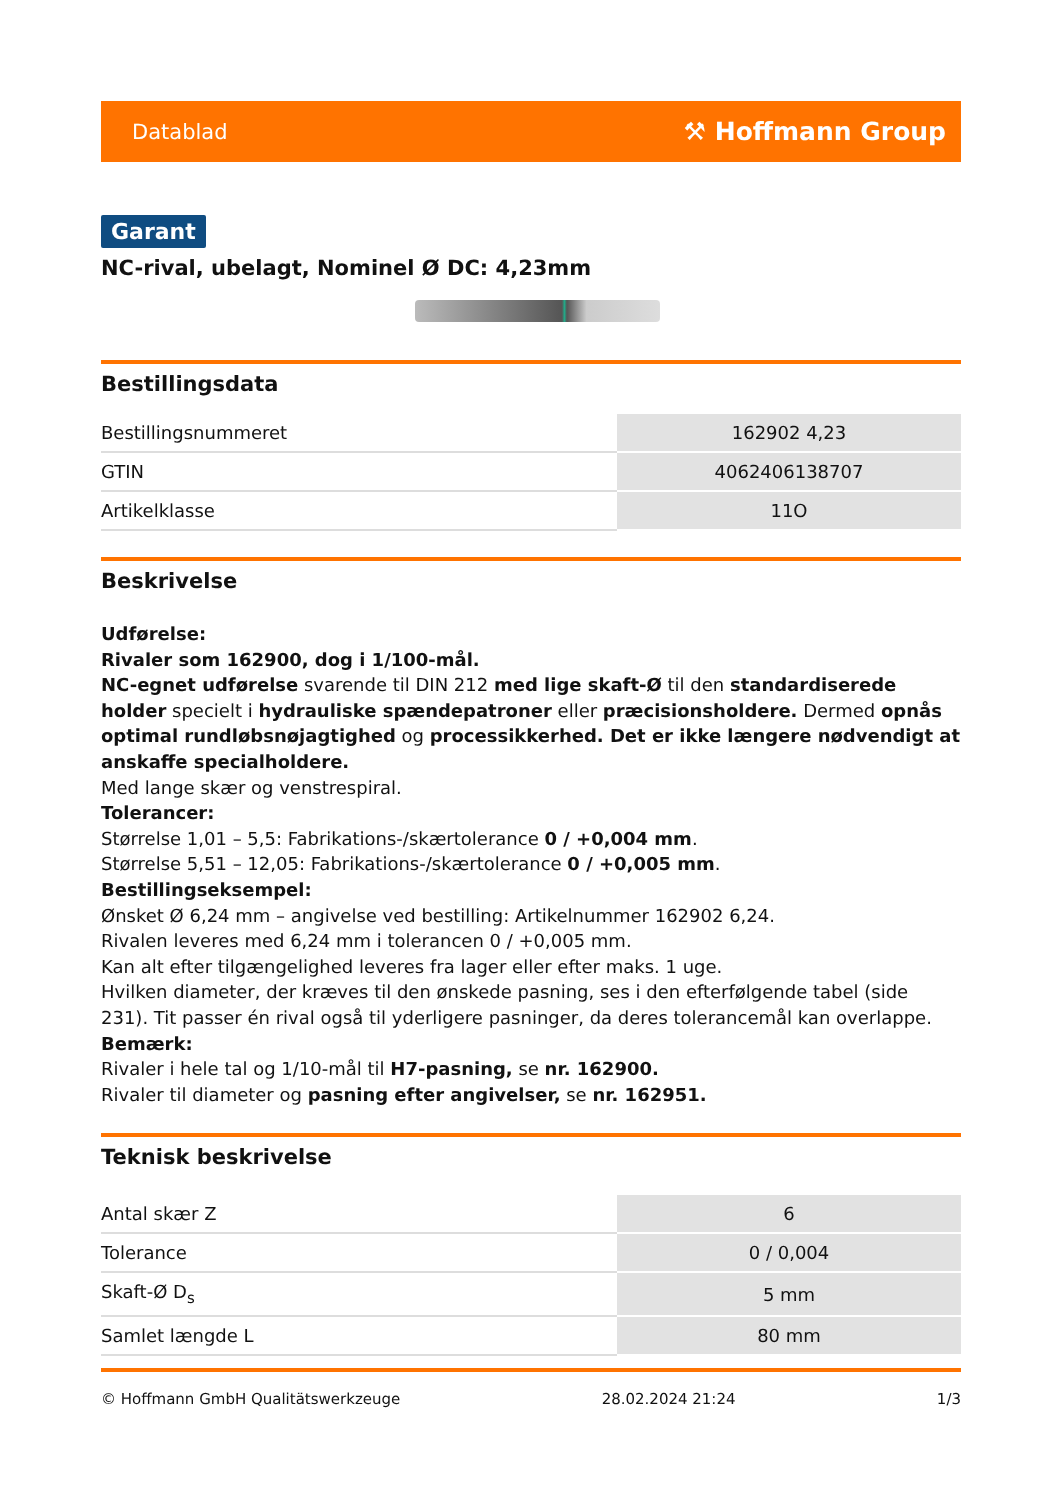Datablad ⚒ Hoffmann Group
Garant
NC-rival, ubelagt, Nominel Ø DC: 4,23mm
Bestillingsdata
| Bestillingsnummeret | 162902 4,23 |
| GTIN | 4062406138707 |
| Artikelklasse | 11O |
Beskrivelse
Udførelse:
Rivaler som 162900, dog i 1/100-mål.
NC-egnet udførelse svarende til DIN 212 med lige skaft-Ø til den standardiserede holder specielt i hydrauliske spændepatroner eller præcisionsholdere. Dermed opnås optimal rundløbsnøjagtighed og processikkerhed. Det er ikke længere nødvendigt at anskaffe specialholdere.
Med lange skær og venstrespiral.
Tolerancer:
Størrelse 1,01 – 5,5: Fabrikations-/skærtolerance 0 / +0,004 mm.
Størrelse 5,51 – 12,05: Fabrikations-/skærtolerance 0 / +0,005 mm.
Bestillingseksempel:
Ønsket Ø 6,24 mm – angivelse ved bestilling: Artikelnummer 162902 6,24.
Rivalen leveres med 6,24 mm i tolerancen 0 / +0,005 mm.
Kan alt efter tilgængelighed leveres fra lager eller efter maks. 1 uge.
Hvilken diameter, der kræves til den ønskede pasning, ses i den efterfølgende tabel (side 231). Tit passer én rival også til yderligere pasninger, da deres tolerancemål kan overlappe.
Bemærk:
Rivaler i hele tal og 1/10-mål til H7-pasning, se nr. 162900.
Rivaler til diameter og pasning efter angivelser, se nr. 162951.
Teknisk beskrivelse
| Antal skær Z | 6 |
| Tolerance | 0 / 0,004 |
| Skaft-Ø D<sub>s</sub> | 5 mm |
| Samlet længde L | 80 mm |
© Hoffmann GmbH Qualitätswerkzeuge 28.02.2024 21:24 1/3